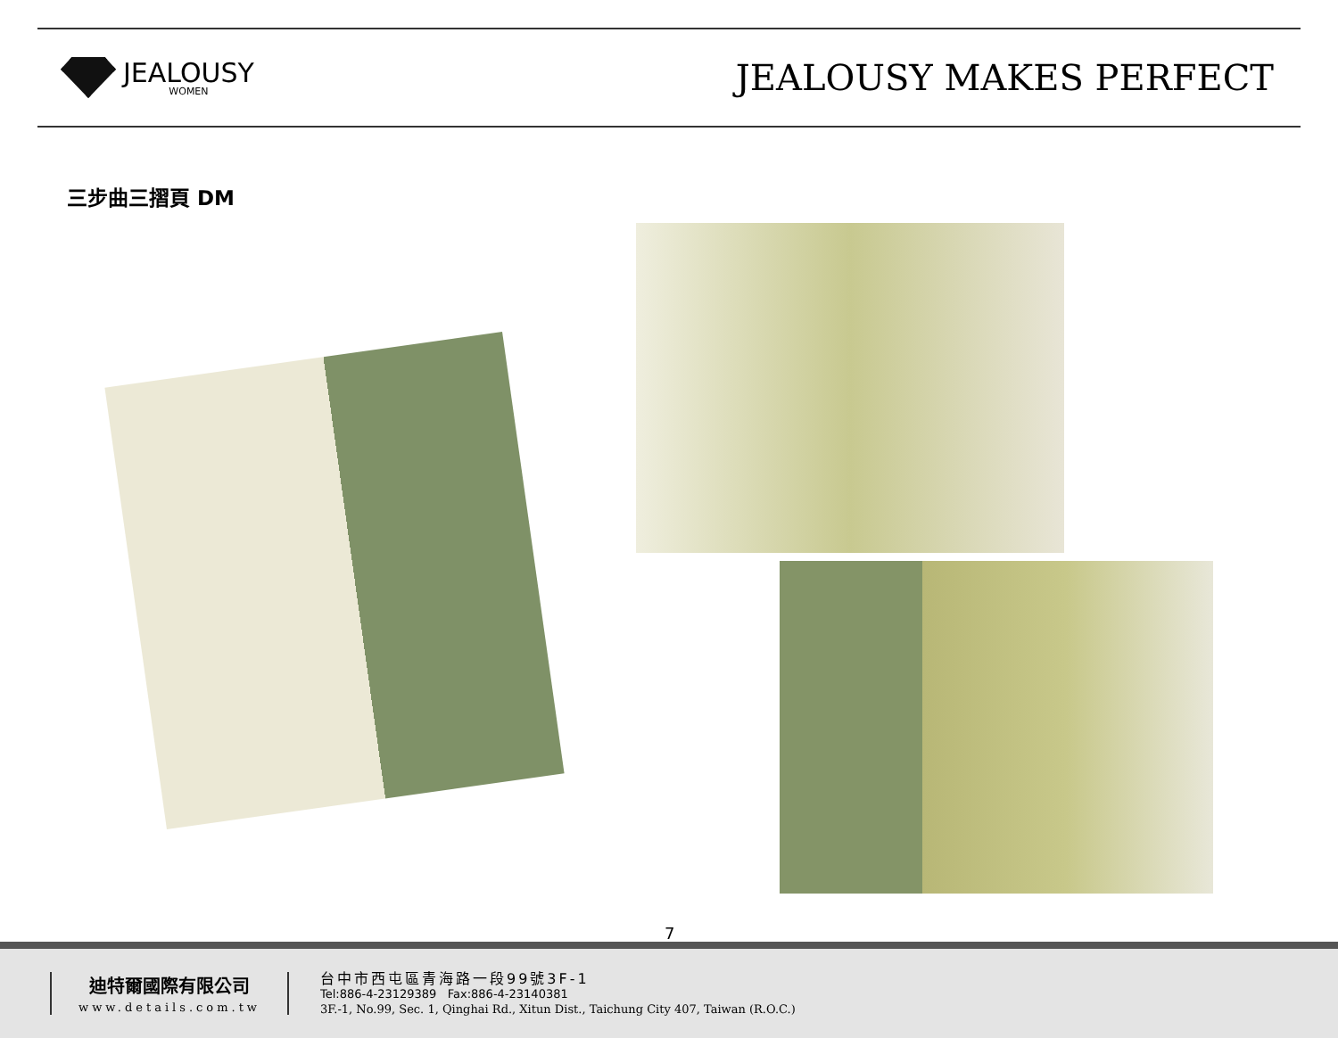JEALOUSY
WOMEN
JEALOUSY MAKES PERFECT
三步曲三摺頁 DM
7
迪特爾國際有限公司
www.details.com.tw
台中市西屯區青海路一段99號3F-1
Tel:886-4-23129389 Fax:886-4-23140381
3F.-1, No.99, Sec. 1, Qinghai Rd., Xitun Dist., Taichung City 407, Taiwan (R.O.C.)